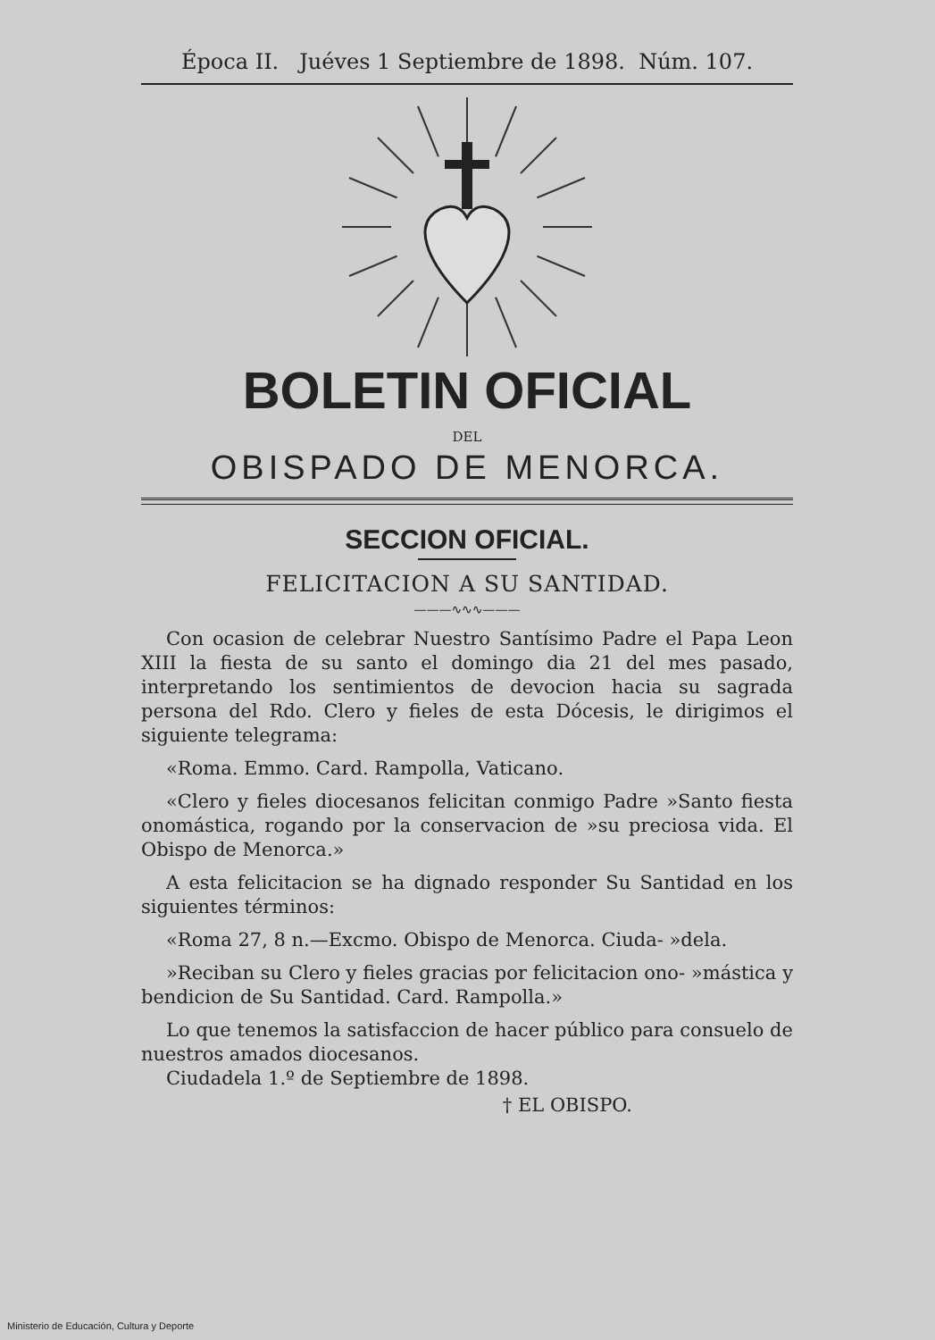Época II. Juéves 1 Septiembre de 1898. Núm. 107.
BOLETIN OFICIAL
DEL
OBISPADO DE MENORCA.
SECCION OFICIAL.
FELICITACION A SU SANTIDAD.
———∿∿∿———
Con ocasion de celebrar Nuestro Santísimo Padre el Papa Leon XIII la fiesta de su santo el domingo dia 21 del mes pasado, interpretando los sentimientos de devocion hacia su sagrada persona del Rdo. Clero y fieles de esta Dócesis, le dirigimos el siguiente telegrama:
«Roma. Emmo. Card. Rampolla, Vaticano.
«Clero y fieles diocesanos felicitan conmigo Padre »Santo fiesta onomástica, rogando por la conservacion de »su preciosa vida. El Obispo de Menorca.»
A esta felicitacion se ha dignado responder Su Santidad en los siguientes términos:
«Roma 27, 8 n.—Excmo. Obispo de Menorca. Ciuda- »dela.
»Reciban su Clero y fieles gracias por felicitacion ono- »mástica y bendicion de Su Santidad. Card. Rampolla.»
Lo que tenemos la satisfaccion de hacer público para consuelo de nuestros amados diocesanos.
Ciudadela 1.º de Septiembre de 1898.
† EL OBISPO.
Ministerio de Educación, Cultura y Deporte